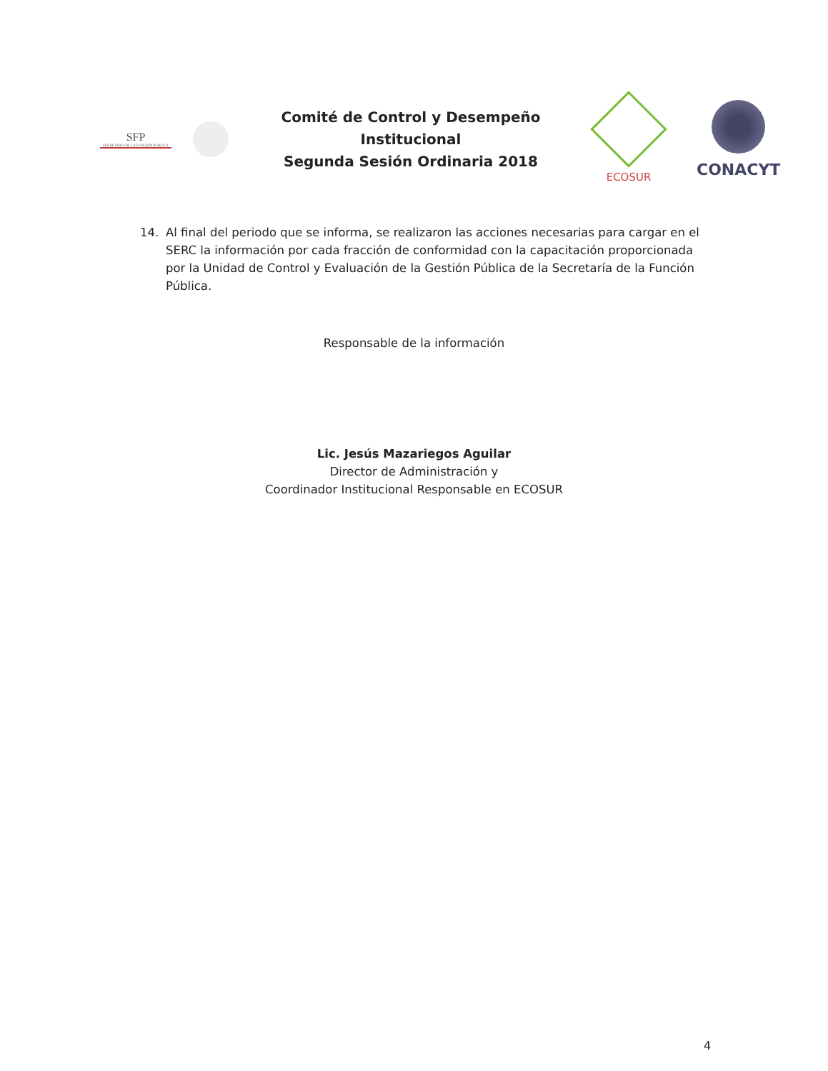SFP
SECRETARÍA DE LA FUNCIÓN PÚBLICA
Comité de Control y Desempeño
Institucional
Segunda Sesión Ordinaria 2018
ECOSUR
CONACYT
14. Al final del periodo que se informa, se realizaron las acciones necesarias para cargar en el SERC la información por cada fracción de conformidad con la capacitación proporcionada por la Unidad de Control y Evaluación de la Gestión Pública de la Secretaría de la Función Pública.
Responsable de la información
Lic. Jesús Mazariegos Aguilar
Director de Administración y
Coordinador Institucional Responsable en ECOSUR
4